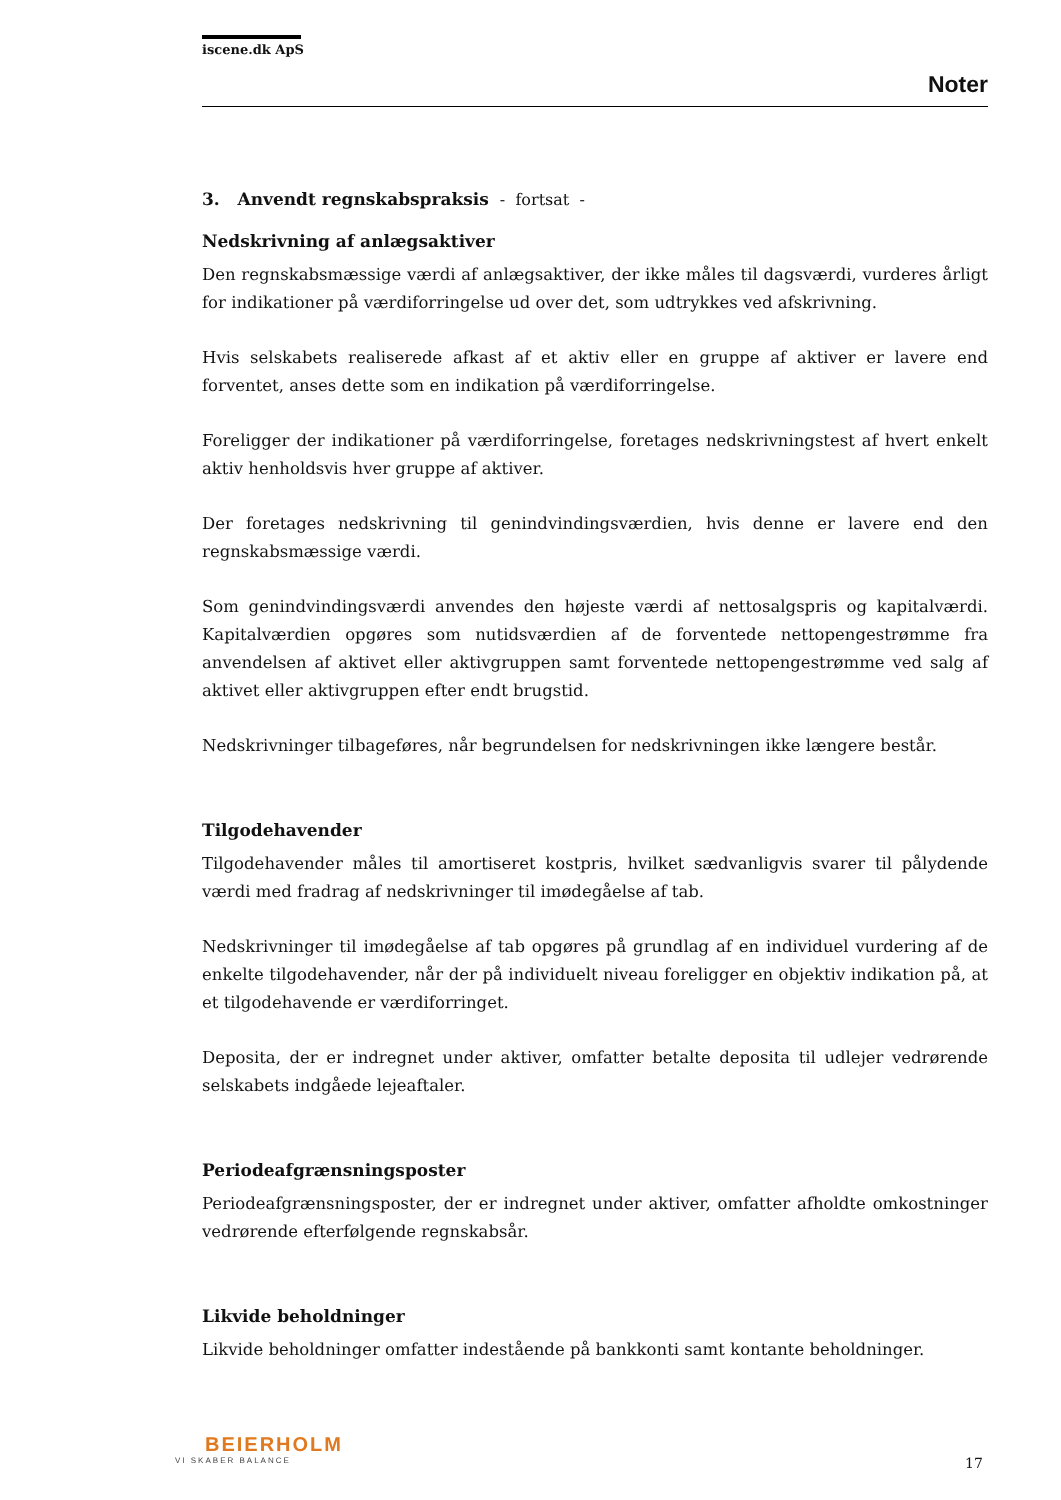iscene.dk ApS
Noter
3. Anvendt regnskabspraksis - fortsat -
Nedskrivning af anlægsaktiver
Den regnskabsmæssige værdi af anlægsaktiver, der ikke måles til dagsværdi, vurderes årligt for indikationer på værdiforringelse ud over det, som udtrykkes ved afskrivning.
Hvis selskabets realiserede afkast af et aktiv eller en gruppe af aktiver er lavere end forventet, anses dette som en indikation på værdiforringelse.
Foreligger der indikationer på værdiforringelse, foretages nedskrivningstest af hvert enkelt aktiv henholdsvis hver gruppe af aktiver.
Der foretages nedskrivning til genindvindingsværdien, hvis denne er lavere end den regnskabsmæssige værdi.
Som genindvindingsværdi anvendes den højeste værdi af nettosalgspris og kapitalværdi. Kapitalværdien opgøres som nutidsværdien af de forventede nettopengestrømme fra anvendelsen af aktivet eller aktivgruppen samt forventede nettopengestrømme ved salg af aktivet eller aktivgruppen efter endt brugstid.
Nedskrivninger tilbageføres, når begrundelsen for nedskrivningen ikke længere består.
Tilgodehavender
Tilgodehavender måles til amortiseret kostpris, hvilket sædvanligvis svarer til pålydende værdi med fradrag af nedskrivninger til imødegåelse af tab.
Nedskrivninger til imødegåelse af tab opgøres på grundlag af en individuel vurdering af de enkelte tilgodehavender, når der på individuelt niveau foreligger en objektiv indikation på, at et tilgodehavende er værdiforringet.
Deposita, der er indregnet under aktiver, omfatter betalte deposita til udlejer vedrørende selskabets indgåede lejeaftaler.
Periodeafgrænsningsposter
Periodeafgrænsningsposter, der er indregnet under aktiver, omfatter afholdte omkostninger vedrørende efterfølgende regnskabsår.
Likvide beholdninger
Likvide beholdninger omfatter indestående på bankkonti samt kontante beholdninger.
BEIERHOLM
VI SKABER BALANCE
17